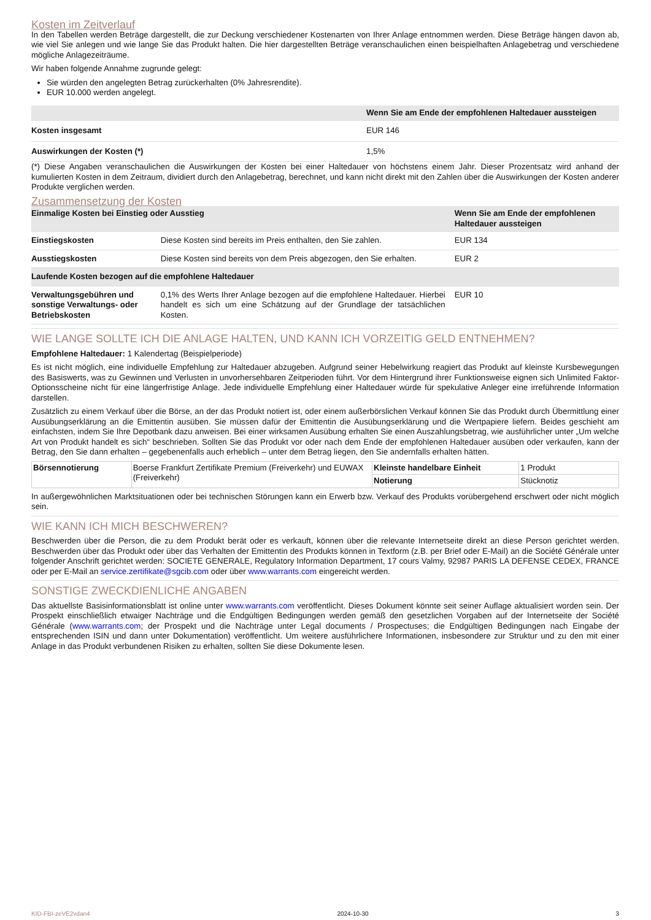Kosten im Zeitverlauf
In den Tabellen werden Beträge dargestellt, die zur Deckung verschiedener Kostenarten von Ihrer Anlage entnommen werden. Diese Beträge hängen davon ab, wie viel Sie anlegen und wie lange Sie das Produkt halten. Die hier dargestellten Beträge veranschaulichen einen beispielhaften Anlagebetrag und verschiedene mögliche Anlagezeiträume.
Wir haben folgende Annahme zugrunde gelegt:
Sie würden den angelegten Betrag zurückerhalten (0% Jahresrendite).
EUR 10.000 werden angelegt.
| | Wenn Sie am Ende der empfohlenen Haltedauer aussteigen |
| --- | --- |
| Kosten insgesamt | EUR 146 |
| Auswirkungen der Kosten (*) | 1,5% |
(*) Diese Angaben veranschaulichen die Auswirkungen der Kosten bei einer Haltedauer von höchstens einem Jahr. Dieser Prozentsatz wird anhand der kumulierten Kosten in dem Zeitraum, dividiert durch den Anlagebetrag, berechnet, und kann nicht direkt mit den Zahlen über die Auswirkungen der Kosten anderer Produkte verglichen werden.
Zusammensetzung der Kosten
| Einmalige Kosten bei Einstieg oder Ausstieg | | Wenn Sie am Ende der empfohlenen Haltedauer aussteigen |
| --- | --- | --- |
| Einstiegskosten | Diese Kosten sind bereits im Preis enthalten, den Sie zahlen. | EUR 134 |
| Ausstiegskosten | Diese Kosten sind bereits von dem Preis abgezogen, den Sie erhalten. | EUR 2 |
| Laufende Kosten bezogen auf die empfohlene Haltedauer | | |
| Verwaltungsgebühren und sonstige Verwaltungs- oder Betriebskosten | 0,1% des Werts Ihrer Anlage bezogen auf die empfohlene Haltedauer. Hierbei handelt es sich um eine Schätzung auf der Grundlage der tatsächlichen Kosten. | EUR 10 |
WIE LANGE SOLLTE ICH DIE ANLAGE HALTEN, UND KANN ICH VORZEITIG GELD ENTNEHMEN?
Empfohlene Haltedauer: 1 Kalendertag (Beispielperiode)
Es ist nicht möglich, eine individuelle Empfehlung zur Haltedauer abzugeben. Aufgrund seiner Hebelwirkung reagiert das Produkt auf kleinste Kursbewegungen des Basiswerts, was zu Gewinnen und Verlusten in unvorhersehbaren Zeitperioden führt. Vor dem Hintergrund ihrer Funktionsweise eignen sich Unlimited Faktor-Optionsscheine nicht für eine längerfristige Anlage. Jede individuelle Empfehlung einer Haltedauer würde für spekulative Anleger eine irreführende Information darstellen.
Zusätzlich zu einem Verkauf über die Börse, an der das Produkt notiert ist, oder einem außerbörslichen Verkauf können Sie das Produkt durch Übermittlung einer Ausübungserklärung an die Emittentin ausüben. Sie müssen dafür der Emittentin die Ausübungserklärung und die Wertpapiere liefern. Beides geschieht am einfachsten, indem Sie Ihre Depotbank dazu anweisen. Bei einer wirksamen Ausübung erhalten Sie einen Auszahlungsbetrag, wie ausführlicher unter „Um welche Art von Produkt handelt es sich“ beschrieben. Sollten Sie das Produkt vor oder nach dem Ende der empfohlenen Haltedauer ausüben oder verkaufen, kann der Betrag, den Sie dann erhalten – gegebenenfalls auch erheblich – unter dem Betrag liegen, den Sie andernfalls erhalten hätten.
| Börsennotierung | Boerse Frankfurt Zertifikate Premium (Freiverkehr) und EUWAX (Freiverkehr) | Kleinste handelbare Einheit | 1 Produkt |
| | | Notierung | Stücknotiz |
In außergewöhnlichen Marktsituationen oder bei technischen Störungen kann ein Erwerb bzw. Verkauf des Produkts vorübergehend erschwert oder nicht möglich sein.
WIE KANN ICH MICH BESCHWEREN?
Beschwerden über die Person, die zu dem Produkt berät oder es verkauft, können über die relevante Internetseite direkt an diese Person gerichtet werden. Beschwerden über das Produkt oder über das Verhalten der Emittentin des Produkts können in Textform (z.B. per Brief oder E-Mail) an die Société Générale unter folgender Anschrift gerichtet werden: SOCIETE GENERALE, Regulatory Information Department, 17 cours Valmy, 92987 PARIS LA DEFENSE CEDEX, FRANCE oder per E-Mail an service.zertifikate@sgcib.com oder über www.warrants.com eingereicht werden.
SONSTIGE ZWECKDIENLICHE ANGABEN
Das aktuellste Basisinformationsblatt ist online unter www.warrants.com veröffentlicht. Dieses Dokument könnte seit seiner Auflage aktualisiert worden sein. Der Prospekt einschließlich etwaiger Nachträge und die Endgültigen Bedingungen werden gemäß den gesetzlichen Vorgaben auf der Internetseite der Société Générale (www.warrants.com; der Prospekt und die Nachträge unter Legal documents / Prospectuses; die Endgültigen Bedingungen nach Eingabe der entsprechenden ISIN und dann unter Dokumentation) veröffentlicht. Um weitere ausführlichere Informationen, insbesondere zur Struktur und zu den mit einer Anlage in das Produkt verbundenen Risiken zu erhalten, sollten Sie diese Dokumente lesen.
KID-FBI-zeVE2vdan4 2024-10-30 3